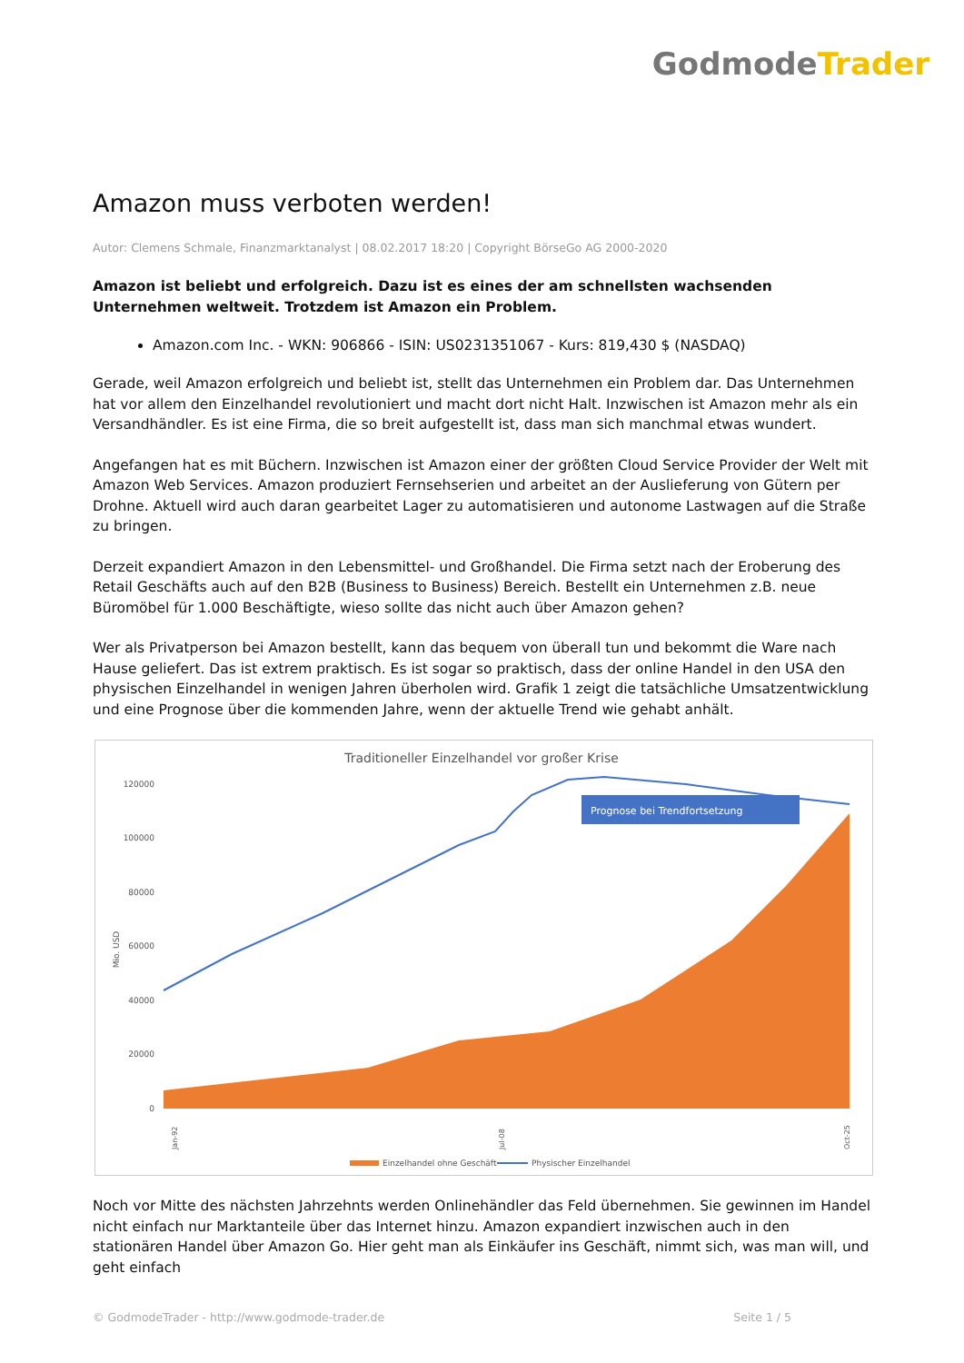Godmode Trader
Amazon muss verboten werden!
Autor: Clemens Schmale, Finanzmarktanalyst | 08.02.2017 18:20 | Copyright BörseGo AG 2000-2020
Amazon ist beliebt und erfolgreich. Dazu ist es eines der am schnellsten wachsenden Unternehmen weltweit. Trotzdem ist Amazon ein Problem.
Amazon.com Inc. - WKN: 906866 - ISIN: US0231351067 - Kurs: 819,430 $ (NASDAQ)
Gerade, weil Amazon erfolgreich und beliebt ist, stellt das Unternehmen ein Problem dar. Das Unternehmen hat vor allem den Einzelhandel revolutioniert und macht dort nicht Halt. Inzwischen ist Amazon mehr als ein Versandhändler. Es ist eine Firma, die so breit aufgestellt ist, dass man sich manchmal etwas wundert.
Angefangen hat es mit Büchern. Inzwischen ist Amazon einer der größten Cloud Service Provider der Welt mit Amazon Web Services. Amazon produziert Fernsehserien und arbeitet an der Auslieferung von Gütern per Drohne. Aktuell wird auch daran gearbeitet Lager zu automatisieren und autonome Lastwagen auf die Straße zu bringen.
Derzeit expandiert Amazon in den Lebensmittel- und Großhandel. Die Firma setzt nach der Eroberung des Retail Geschäfts auch auf den B2B (Business to Business) Bereich. Bestellt ein Unternehmen z.B. neue Büromöbel für 1.000 Beschäftigte, wieso sollte das nicht auch über Amazon gehen?
Wer als Privatperson bei Amazon bestellt, kann das bequem von überall tun und bekommt die Ware nach Hause geliefert. Das ist extrem praktisch. Es ist sogar so praktisch, dass der online Handel in den USA den physischen Einzelhandel in wenigen Jahren überholen wird. Grafik 1 zeigt die tatsächliche Umsatzentwicklung und eine Prognose über die kommenden Jahre, wenn der aktuelle Trend wie gehabt anhält.
Traditioneller Einzelhandel vor großer Krise
120000
100000
80000
60000
40000
20000
0
Mio. USD
Prognose bei Trendfortsetzung
Jan-92
Jul-08
Oct-25
Einzelhandel ohne Geschäft
Physischer Einzelhandel
Noch vor Mitte des nächsten Jahrzehnts werden Onlinehändler das Feld übernehmen. Sie gewinnen im Handel nicht einfach nur Marktanteile über das Internet hinzu. Amazon expandiert inzwischen auch in den stationären Handel über Amazon Go. Hier geht man als Einkäufer ins Geschäft, nimmt sich, was man will, und geht einfach
© GodmodeTrader - http://www.godmode-trader.de Seite 1 / 5